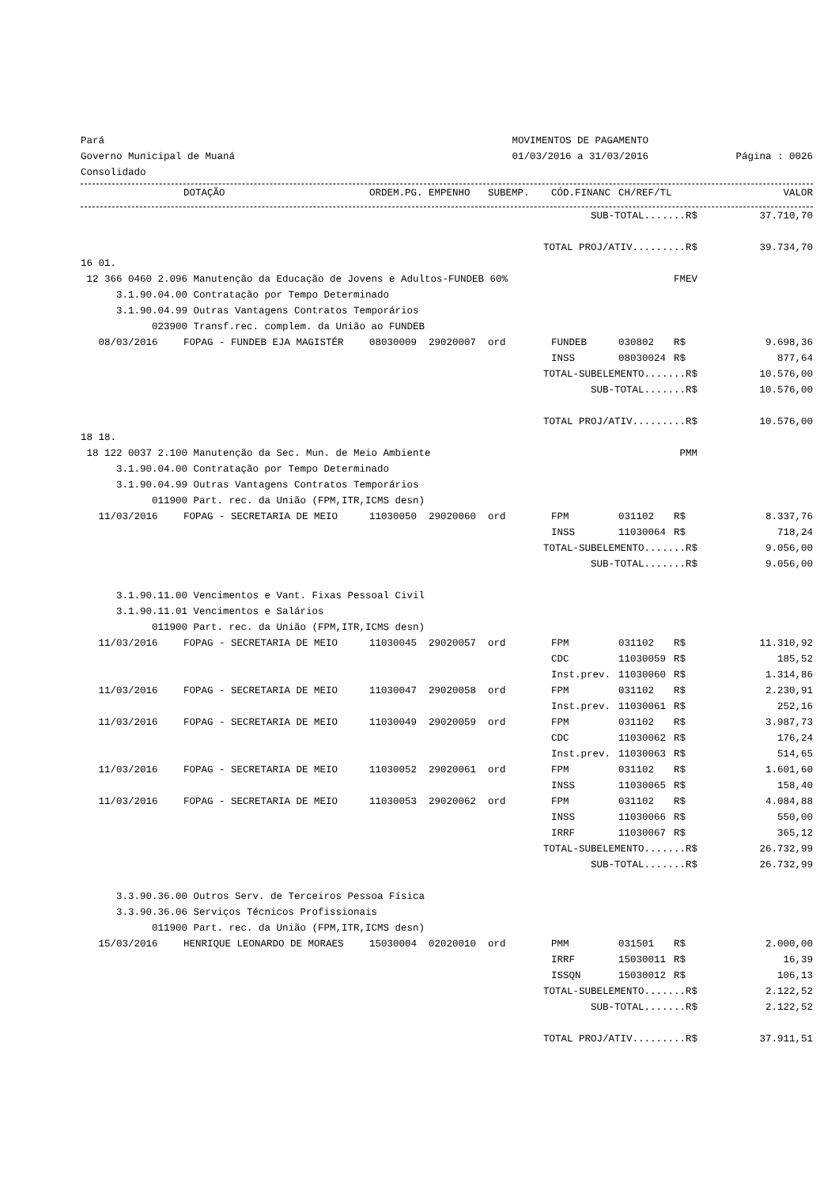Pará
Governo Municipal de Muaná
Consolidado
MOVIMENTOS DE PAGAMENTO
01/03/2016 a 31/03/2016
Página : 0026
| | DOTAÇÃO | ORDEM.PG. | EMPENHO | SUBEMP. | CÓD.FINANC | CH/REF/TL | | VALOR |
| --- | --- | --- | --- | --- | --- | --- | --- | --- |
| SUB-TOTAL.......R$ | | | | | | | | 37.710,70 |
| TOTAL PROJ/ATIV.........R$ | | | | | | | | 39.734,70 |
| 16 01. | | | | | | | | |
| 12 366 0460 2.096 Manutenção da Educação de Jovens e Adultos-FUNDEB 60% | | | | | | FMEV | | |
| 3.1.90.04.00 Contratação por Tempo Determinado | | | | | | | | |
| 3.1.90.04.99 Outras Vantagens Contratos Temporários | | | | | | | | |
| 023900 Transf.rec. complem. da União ao FUNDEB | | | | | | | | |
| 08/03/2016 | FOPAG - FUNDEB EJA MAGISTÉR | 08030009 | 29020007 | ord | FUNDEB | 030802 | R$ | 9.698,36 |
| | | | | | INSS | 08030024 | R$ | 877,64 |
| TOTAL-SUBELEMENTO.......R$ | | | | | | | | 10.576,00 |
| SUB-TOTAL.......R$ | | | | | | | | 10.576,00 |
| TOTAL PROJ/ATIV.........R$ | | | | | | | | 10.576,00 |
| 18 18. | | | | | | | | |
| 18 122 0037 2.100 Manutenção da Sec. Mun. de Meio Ambiente | | | | | | PMM | | |
| 3.1.90.04.00 Contratação por Tempo Determinado | | | | | | | | |
| 3.1.90.04.99 Outras Vantagens Contratos Temporários | | | | | | | | |
| 011900 Part. rec. da União (FPM,ITR,ICMS desn) | | | | | | | | |
| 11/03/2016 | FOPAG - SECRETARIA DE MEIO | 11030050 | 29020060 | ord | FPM | 031102 | R$ | 8.337,76 |
| | | | | | INSS | 11030064 | R$ | 718,24 |
| TOTAL-SUBELEMENTO.......R$ | | | | | | | | 9.056,00 |
| SUB-TOTAL.......R$ | | | | | | | | 9.056,00 |
| 3.1.90.11.00 Vencimentos e Vant. Fixas Pessoal Civil | | | | | | | | |
| 3.1.90.11.01 Vencimentos e Salários | | | | | | | | |
| 011900 Part. rec. da União (FPM,ITR,ICMS desn) | | | | | | | | |
| 11/03/2016 | FOPAG - SECRETARIA DE MEIO | 11030045 | 29020057 | ord | FPM | 031102 | R$ | 11.310,92 |
| | | | | | CDC | 11030059 | R$ | 185,52 |
| | | | | | Inst.prev. | 11030060 | R$ | 1.314,86 |
| 11/03/2016 | FOPAG - SECRETARIA DE MEIO | 11030047 | 29020058 | ord | FPM | 031102 | R$ | 2.230,91 |
| | | | | | Inst.prev. | 11030061 | R$ | 252,16 |
| 11/03/2016 | FOPAG - SECRETARIA DE MEIO | 11030049 | 29020059 | ord | FPM | 031102 | R$ | 3.987,73 |
| | | | | | CDC | 11030062 | R$ | 176,24 |
| | | | | | Inst.prev. | 11030063 | R$ | 514,65 |
| 11/03/2016 | FOPAG - SECRETARIA DE MEIO | 11030052 | 29020061 | ord | FPM | 031102 | R$ | 1.601,60 |
| | | | | | INSS | 11030065 | R$ | 158,40 |
| 11/03/2016 | FOPAG - SECRETARIA DE MEIO | 11030053 | 29020062 | ord | FPM | 031102 | R$ | 4.084,88 |
| | | | | | INSS | 11030066 | R$ | 550,00 |
| | | | | | IRRF | 11030067 | R$ | 365,12 |
| TOTAL-SUBELEMENTO.......R$ | | | | | | | | 26.732,99 |
| SUB-TOTAL.......R$ | | | | | | | | 26.732,99 |
| 3.3.90.36.00 Outros Serv. de Terceiros Pessoa Física | | | | | | | | |
| 3.3.90.36.06 Serviços Técnicos Profissionais | | | | | | | | |
| 011900 Part. rec. da União (FPM,ITR,ICMS desn) | | | | | | | | |
| 15/03/2016 | HENRIQUE LEONARDO DE MORAES | 15030004 | 02020010 | ord | PMM | 031501 | R$ | 2.000,00 |
| | | | | | IRRF | 15030011 | R$ | 16,39 |
| | | | | | ISSQN | 15030012 | R$ | 106,13 |
| TOTAL-SUBELEMENTO.......R$ | | | | | | | | 2.122,52 |
| SUB-TOTAL.......R$ | | | | | | | | 2.122,52 |
| TOTAL PROJ/ATIV.........R$ | | | | | | | | 37.911,51 |